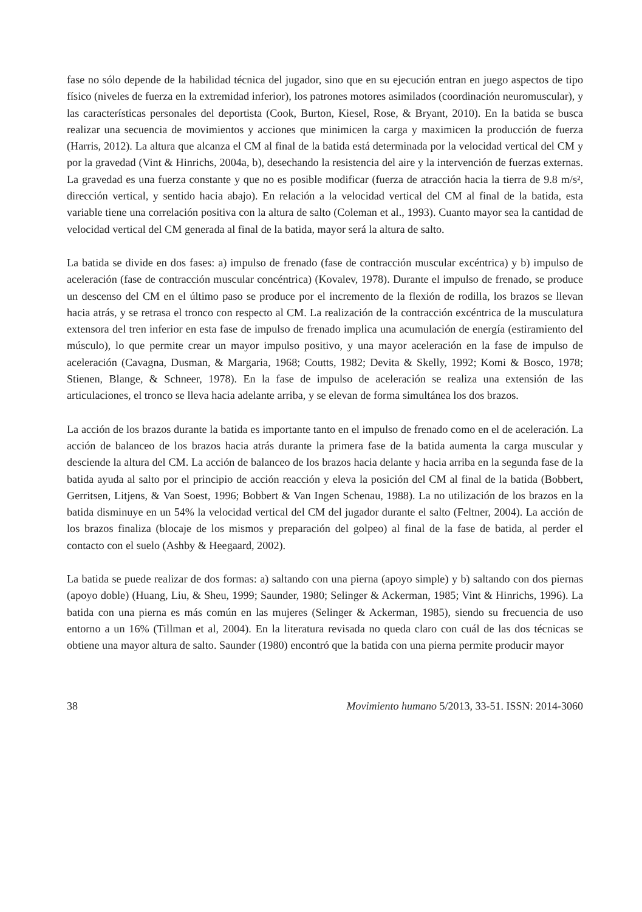fase no sólo depende de la habilidad técnica del jugador, sino que en su ejecución entran en juego aspectos de tipo físico (niveles de fuerza en la extremidad inferior), los patrones motores asimilados (coordinación neuromuscular), y las características personales del deportista (Cook, Burton, Kiesel, Rose, & Bryant, 2010). En la batida se busca realizar una secuencia de movimientos y acciones que minimicen la carga y maximicen la producción de fuerza (Harris, 2012). La altura que alcanza el CM al final de la batida está determinada por la velocidad vertical del CM y por la gravedad (Vint & Hinrichs, 2004a, b), desechando la resistencia del aire y la intervención de fuerzas externas. La gravedad es una fuerza constante y que no es posible modificar (fuerza de atracción hacia la tierra de 9.8 m/s², dirección vertical, y sentido hacia abajo). En relación a la velocidad vertical del CM al final de la batida, esta variable tiene una correlación positiva con la altura de salto (Coleman et al., 1993). Cuanto mayor sea la cantidad de velocidad vertical del CM generada al final de la batida, mayor será la altura de salto.
La batida se divide en dos fases: a) impulso de frenado (fase de contracción muscular excéntrica) y b) impulso de aceleración (fase de contracción muscular concéntrica) (Kovalev, 1978). Durante el impulso de frenado, se produce un descenso del CM en el último paso se produce por el incremento de la flexión de rodilla, los brazos se llevan hacia atrás, y se retrasa el tronco con respecto al CM. La realización de la contracción excéntrica de la musculatura extensora del tren inferior en esta fase de impulso de frenado implica una acumulación de energía (estiramiento del músculo), lo que permite crear un mayor impulso positivo, y una mayor aceleración en la fase de impulso de aceleración (Cavagna, Dusman, & Margaria, 1968; Coutts, 1982; Devita & Skelly, 1992; Komi & Bosco, 1978; Stienen, Blange, & Schneer, 1978). En la fase de impulso de aceleración se realiza una extensión de las articulaciones, el tronco se lleva hacia adelante arriba, y se elevan de forma simultánea los dos brazos.
La acción de los brazos durante la batida es importante tanto en el impulso de frenado como en el de aceleración. La acción de balanceo de los brazos hacia atrás durante la primera fase de la batida aumenta la carga muscular y desciende la altura del CM. La acción de balanceo de los brazos hacia delante y hacia arriba en la segunda fase de la batida ayuda al salto por el principio de acción reacción y eleva la posición del CM al final de la batida (Bobbert, Gerritsen, Litjens, & Van Soest, 1996; Bobbert & Van Ingen Schenau, 1988). La no utilización de los brazos en la batida disminuye en un 54% la velocidad vertical del CM del jugador durante el salto (Feltner, 2004). La acción de los brazos finaliza (blocaje de los mismos y preparación del golpeo) al final de la fase de batida, al perder el contacto con el suelo (Ashby & Heegaard, 2002).
La batida se puede realizar de dos formas: a) saltando con una pierna (apoyo simple) y b) saltando con dos piernas (apoyo doble) (Huang, Liu, & Sheu, 1999; Saunder, 1980; Selinger & Ackerman, 1985; Vint & Hinrichs, 1996). La batida con una pierna es más común en las mujeres (Selinger & Ackerman, 1985), siendo su frecuencia de uso entorno a un 16% (Tillman et al, 2004). En la literatura revisada no queda claro con cuál de las dos técnicas se obtiene una mayor altura de salto. Saunder (1980) encontró que la batida con una pierna permite producir mayor
38 Movimiento humano 5/2013, 33-51. ISSN: 2014-3060